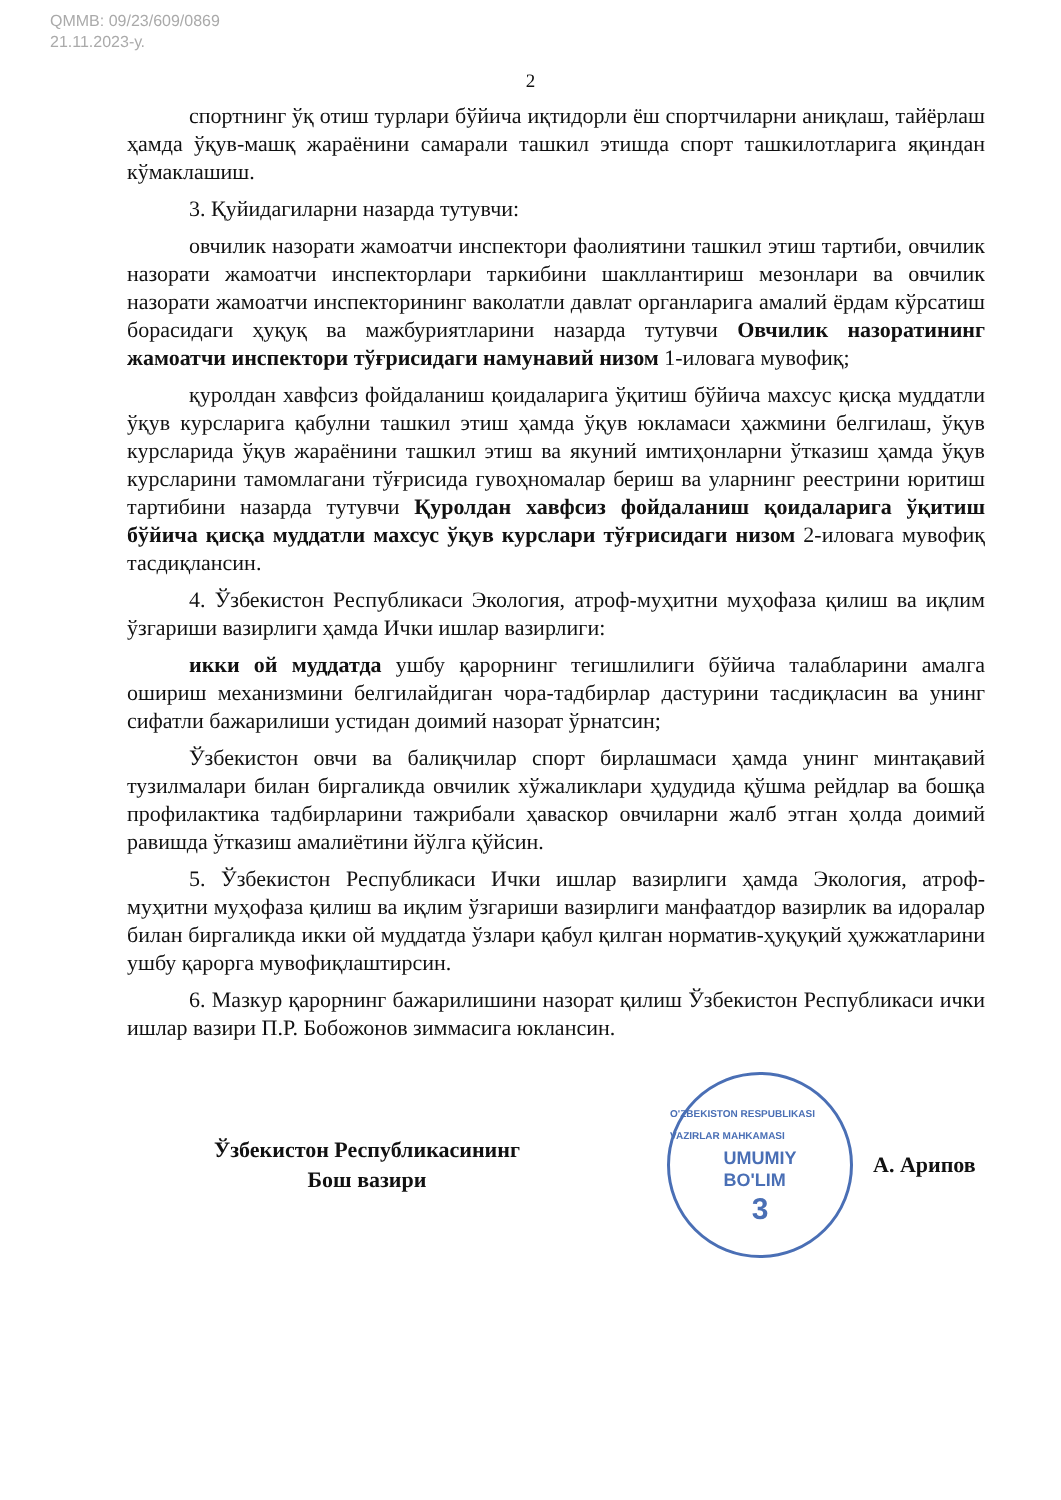QMMB: 09/23/609/0869
21.11.2023-у.
2
спортнинг ўқ отиш турлари бўйича иқтидорли ёш спортчиларни аниқлаш, тайёрлаш ҳамда ўқув-машқ жараёнини самарали ташкил этишда спорт ташкилотларига яқиндан кўмаклашиш.
3. Қуйидагиларни назарда тутувчи:
овчилик назорати жамоатчи инспектори фаолиятини ташкил этиш тартиби, овчилик назорати жамоатчи инспекторлари таркибини шакллантириш мезонлари ва овчилик назорати жамоатчи инспекторининг ваколатли давлат органларига амалий ёрдам кўрсатиш борасидаги ҳуқуқ ва мажбуриятларини назарда тутувчи Овчилик назоратининг жамоатчи инспектори тўғрисидаги намунавий низом 1-иловага мувофиқ;
қуролдан хавфсиз фойдаланиш қоидаларига ўқитиш бўйича махсус қисқа муддатли ўқув курсларига қабулни ташкил этиш ҳамда ўқув юкламаси ҳажмини белгилаш, ўқув курсларида ўқув жараёнини ташкил этиш ва якуний имтиҳонларни ўтказиш ҳамда ўқув курсларини тамомлагани тўғрисида гувоҳномалар бериш ва уларнинг реестрини юритиш тартибини назарда тутувчи Қуролдан хавфсиз фойдаланиш қоидаларига ўқитиш бўйича қисқа муддатли махсус ўқув курслари тўғрисидаги низом 2-иловага мувофиқ тасдиқлансин.
4. Ўзбекистон Республикаси Экология, атроф-муҳитни муҳофаза қилиш ва иқлим ўзгариши вазирлиги ҳамда Ички ишлар вазирлиги:
икки ой муддатда ушбу қарорнинг тегишлилиги бўйича талабларини амалга ошириш механизмини белгилайдиган чора-тадбирлар дастурини тасдиқласин ва унинг сифатли бажарилиши устидан доимий назорат ўрнатсин;
Ўзбекистон овчи ва балиқчилар спорт бирлашмаси ҳамда унинг минтақавий тузилмалари билан биргаликда овчилик хўжаликлари ҳудудида қўшма рейдлар ва бошқа профилактика тадбирларини тажрибали ҳаваскор овчиларни жалб этган ҳолда доимий равишда ўтказиш амалиётини йўлга қўйсин.
5. Ўзбекистон Республикаси Ички ишлар вазирлиги ҳамда Экология, атроф-муҳитни муҳофаза қилиш ва иқлим ўзгариши вазирлиги манфаатдор вазирлик ва идоралар билан биргаликда икки ой муддатда ўзлари қабул қилган норматив-ҳуқуқий ҳужжатларини ушбу қарорга мувофиқлаштирсин.
6. Мазкур қарорнинг бажарилишини назорат қилиш Ўзбекистон Республикаси ички ишлар вазири П.Р. Бобожонов зиммасига юклансин.
Ўзбекистон Республикасининг
Бош вазири
O'ZBEKISTON RESPUBLIKASI VAZIRLAR MAHKAMASI
UMUMIY
BO'LIM
3
А. Арипов